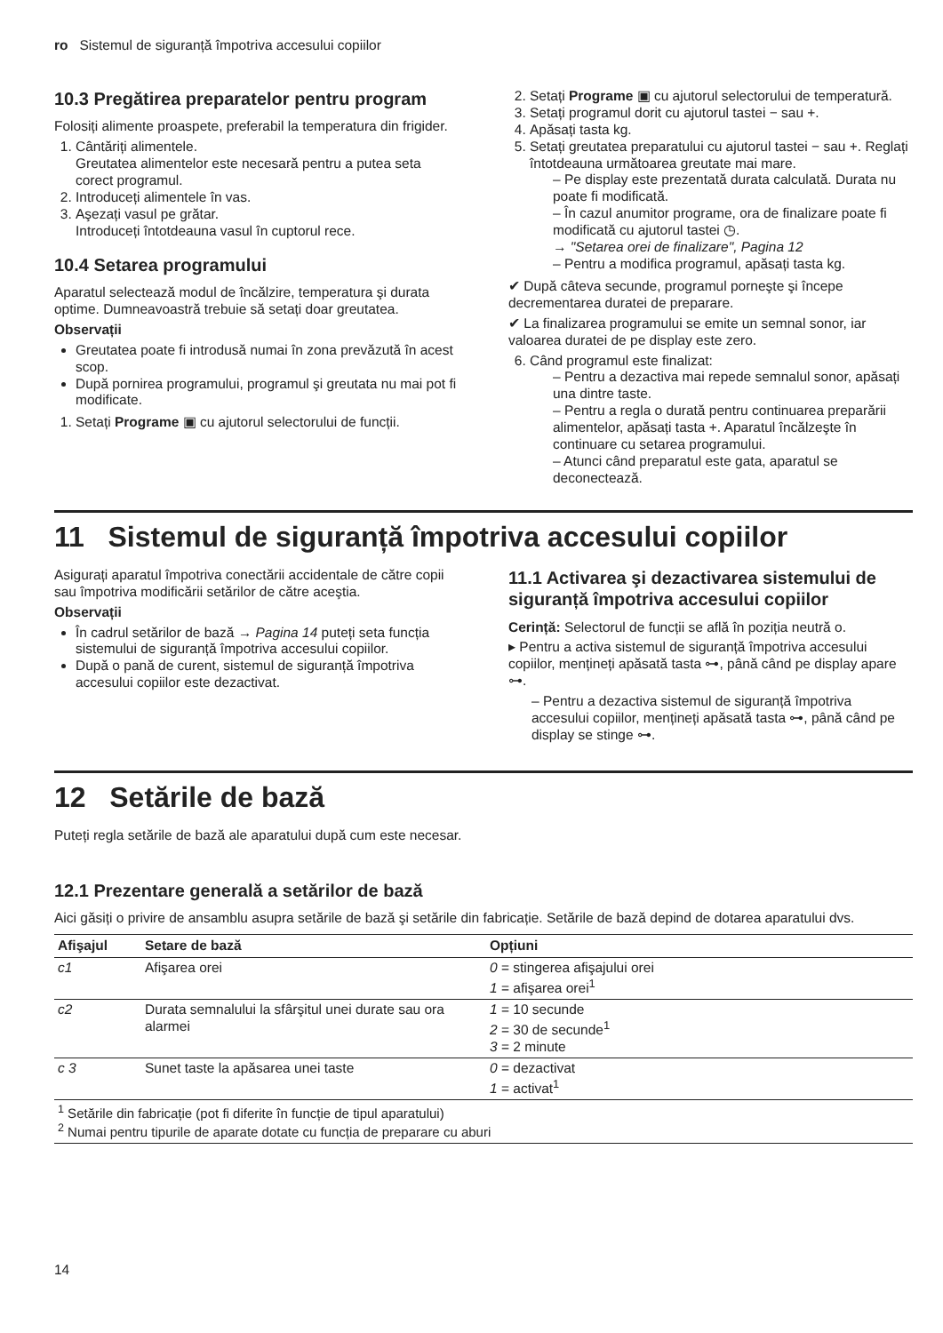ro Sistemul de siguranță împotriva accesului copiilor
10.3 Pregătirea preparatelor pentru program
Folosiți alimente proaspete, preferabil la temperatura din frigider.
1. Cântăriți alimentele.
Greutatea alimentelor este necesară pentru a putea seta corect programul.
2. Introduceți alimentele în vas.
3. Aşezați vasul pe grătar.
Introduceți întotdeauna vasul în cuptorul rece.
10.4 Setarea programului
Aparatul selectează modul de încălzire, temperatura şi durata optime. Dumneavoastră trebuie să setați doar greutatea.
Observații
Greutatea poate fi introdusă numai în zona prevăzută în acest scop.
După pornirea programului, programul şi greutata nu mai pot fi modificate.
1. Setați Programe ▣ cu ajutorul selectorului de funcții.
2. Setați Programe ▣ cu ajutorul selectorului de temperatură.
3. Setați programul dorit cu ajutorul tastei − sau +.
4. Apăsați tasta kg.
5. Setați greutatea preparatului cu ajutorul tastei − sau +. Reglați întotdeauna următoarea greutate mai mare.
– Pe display este prezentată durata calculată. Durata nu poate fi modificată.
– În cazul anumitor programe, ora de finalizare poate fi modificată cu ajutorul tastei ◷.
→ "Setarea orei de finalizare", Pagina 12
– Pentru a modifica programul, apăsați tasta kg.
✔ După câteva secunde, programul porneşte şi începe decrementarea duratei de preparare.
✔ La finalizarea programului se emite un semnal sonor, iar valoarea duratei de pe display este zero.
6. Când programul este finalizat:
– Pentru a dezactiva mai repede semnalul sonor, apăsați una dintre taste.
– Pentru a regla o durată pentru continuarea preparării alimentelor, apăsați tasta +. Aparatul încălzeşte în continuare cu setarea programului.
– Atunci când preparatul este gata, aparatul se deconectează.
11 Sistemul de siguranță împotriva accesului copiilor
Asigurați aparatul împotriva conectării accidentale de către copii sau împotriva modificării setărilor de către aceştia.
Observații
În cadrul setărilor de bază → Pagina 14 puteți seta funcția sistemului de siguranță împotriva accesului copiilor.
După o pană de curent, sistemul de siguranță împotriva accesului copiilor este dezactivat.
11.1 Activarea şi dezactivarea sistemului de siguranță împotriva accesului copiilor
Cerință: Selectorul de funcții se află în poziția neutră o.
▸ Pentru a activa sistemul de siguranță împotriva accesului copiilor, mențineți apăsată tasta ⊶, până când pe display apare ⊶.
– Pentru a dezactiva sistemul de siguranță împotriva accesului copiilor, mențineți apăsată tasta ⊶, până când pe display se stinge ⊶.
12 Setările de bază
Puteți regla setările de bază ale aparatului după cum este necesar.
12.1 Prezentare generală a setărilor de bază
Aici găsiți o privire de ansamblu asupra setările de bază şi setările din fabricație. Setările de bază depind de dotarea aparatului dvs.
| Afişajul | Setare de bază | Opțiuni |
| --- | --- | --- |
| c1 | Afişarea orei | 0 = stingerea afişajului orei 1 = afişarea orei<sup>1</sup> |
| c2 | Durata semnalului la sfârşitul unei durate sau ora alarmei | 1 = 10 secunde 2 = 30 de secunde<sup>1</sup> 3 = 2 minute |
| c 3 | Sunet taste la apăsarea unei taste | 0 = dezactivat 1 = activat<sup>1</sup> |
<sup>1</sup> Setările din fabricație (pot fi diferite în funcție de tipul aparatului)
<sup>2</sup> Numai pentru tipurile de aparate dotate cu funcția de preparare cu aburi
14